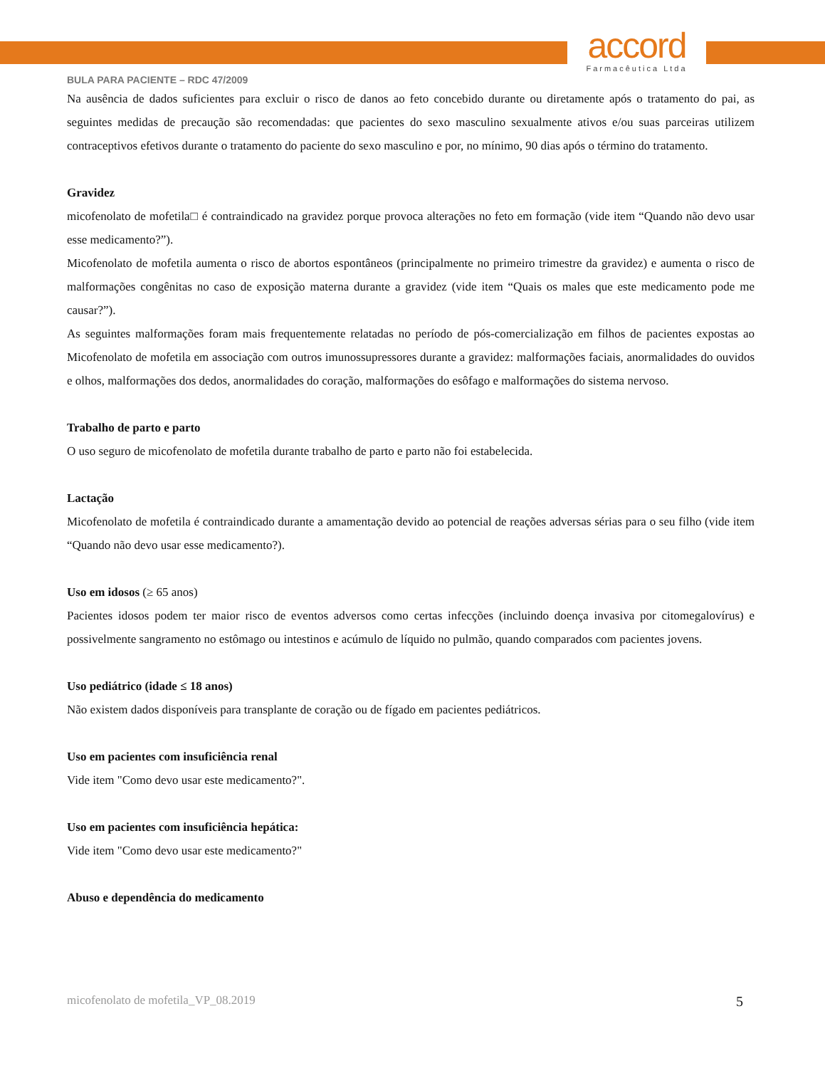accord
Farmacêutica Ltda
BULA PARA PACIENTE – RDC 47/2009
Na ausência de dados suficientes para excluir o risco de danos ao feto concebido durante ou diretamente após o tratamento do pai, as seguintes medidas de precaução são recomendadas: que pacientes do sexo masculino sexualmente ativos e/ou suas parceiras utilizem contraceptivos efetivos durante o tratamento do paciente do sexo masculino e por, no mínimo, 90 dias após o término do tratamento.
Gravidez
micofenolato de mofetila□ é contraindicado na gravidez porque provoca alterações no feto em formação (vide item “Quando não devo usar esse medicamento?”).
Micofenolato de mofetila aumenta o risco de abortos espontâneos (principalmente no primeiro trimestre da gravidez) e aumenta o risco de malformações congênitas no caso de exposição materna durante a gravidez (vide item “Quais os males que este medicamento pode me causar?”).
As seguintes malformações foram mais frequentemente relatadas no período de pós-comercialização em filhos de pacientes expostas ao Micofenolato de mofetila em associação com outros imunossupressores durante a gravidez: malformações faciais, anormalidades do ouvidos e olhos, malformações dos dedos, anormalidades do coração, malformações do esôfago e malformações do sistema nervoso.
Trabalho de parto e parto
O uso seguro de micofenolato de mofetila durante trabalho de parto e parto não foi estabelecida.
Lactação
Micofenolato de mofetila é contraindicado durante a amamentação devido ao potencial de reações adversas sérias para o seu filho (vide item “Quando não devo usar esse medicamento?).
Uso em idosos (≥ 65 anos)
Pacientes idosos podem ter maior risco de eventos adversos como certas infecções (incluindo doença invasiva por citomegalovírus) e possivelmente sangramento no estômago ou intestinos e acúmulo de líquido no pulmão, quando comparados com pacientes jovens.
Uso pediátrico (idade ≤ 18 anos)
Não existem dados disponíveis para transplante de coração ou de fígado em pacientes pediátricos.
Uso em pacientes com insuficiência renal
Vide item "Como devo usar este medicamento?".
Uso em pacientes com insuficiência hepática:
Vide item "Como devo usar este medicamento?"
Abuso e dependência do medicamento
micofenolato de mofetila_VP_08.2019 5